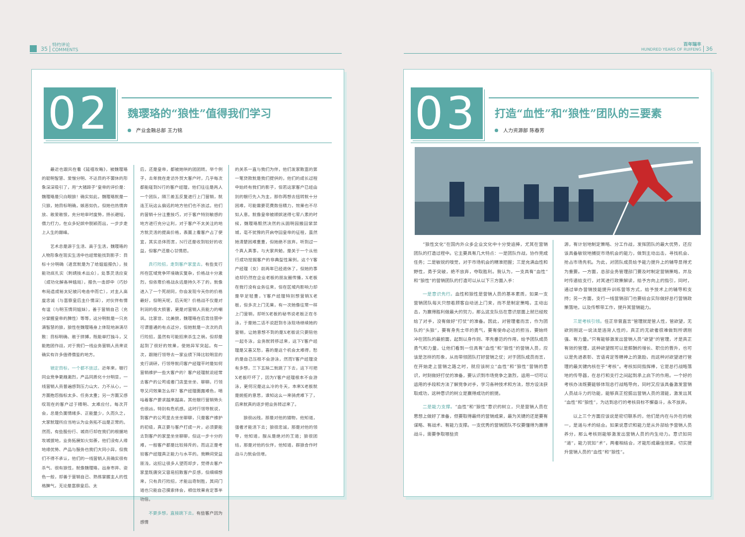35
特约评论
COMMENTS
02
魏璎珞的“狼性”值得我们学习
产业金融总部 王力铭
最近也跟风在看《延禧攻略》，被魏璎珞的聪明智慧、爱憎分明、不达目的不罢休的形象深深吸引了，用“大猪蹄子”皇帝的评价是：魏璎珞是只白眼狼！确实如此，魏璎珞就是一只狼，她目标明确，嫉恶如仇，但她也热情奔放、敢爱敢恨，充分地审时度势，扬长避短，借力打力，在众多妃嫔中脱颖而出，一步步走上人生的巅峰。
艺术总是源于生活、高于生活，魏璎珞的人物形象在现实生活中也经常能找到影子：目标十分明确（进宫就是为了给姐姐报仇），技能功底扎实（刺绣技术出众），处事灵活应变（成功化解各种尴局），报仇一击即中（巧妙布局造成裕太妃被闪电击中而亡），对主人高度忠诚（与富察皇后主仆情深），对伙伴有情有谊（与明玉情同姐妹），善于营销自己（充分掌握皇帝的脾性）等等，这分明就是一只充满智慧的狼，狼性在魏璎珞身上体现地淋漓尽致：目标明确、敢于拼搏，既能单打独斗，又能抱团作战，对于我们一线业务营销人员来说确实有许多值得借鉴的地方。
锁定目标，一个都不放过。近年来，银行同业竞争更趋激烈，产品同质化十分明显，一线营销人员普遍感到压力山大、力不从心，一方面抱怨指标太多、任务太重；另一方面又感叹现在的客户过于精明、太难应付。每次开会，总是负面情绪多、正能量少，久而久之，大家就理所应当地认为业务拓不出是正常的。然而，有些股份行、城商行却在我们的根据地攻城拔地，业务拓展如火如荼，他们没有人缘地缘优势、产品与服务也我们大同小异，但我们不得不承认，他们的一线营销人员确实很有杀气、很有狼性，就像魏璎珞，出身市井、姿色一般，却善于营销自己、熟练掌握主人的性格脾气，无论是富察皇后、太
后，还是皇帝，都被她哄的团团转。举个例子，去年我在走访外贸大客户时，几乎每次都能碰到N行的客户经理，他们往往是两人一个团队，隔三差五反复进行上门营销，就连王玩这么偏远的地方他们也不放过。他们的营销十分注重技巧，对于客户特别敏感的地方进行充分让利，对于客户不太关注的地方就灵活的提高价格，表面上看客户占了便宜，其实总体而言，N行还是收到较好的收益，但客户还是心甘情愿。
兵行险招，走到客户家里去。有些支行所在区域竞争环境确实复杂，价格战十分激烈，但依靠价格战永远是持久不了的，就像进入了一个死胡同，你会发现今天你的价格最好，但明天呢，后天呢？价格战不仅是对利润的极大损害，更是对营销人员能力的嘲讽。比家世、比美貌，魏璎珞在后宫佳丽中可谓普通的有点过分，但她就是一次次的兵行险招，虽然有可能招来杀生之祸，但却是起到了很好的效果，使她异军突起。有一次，跟随行领导去一家业绩下降比较明显的支行调研，行领导就问客户经理平时是如何营销维护一些大客户的？客户经理就说经常去客户的公司或者门店里坐坐、聊聊。行领导又问效果怎么样？客户经理面露难色，嘀咕着客户要求越来越高，其他银行营销势头也很凶，特别有危机感。这时行领导就说，到客户的公司里去坐坐聊聊，只是客户维护的初级，真正要与客户打成一片，必须要能去到客户的家里坐坐聊聊，但这一步十分的难，一般客户都是比较排斥的，而这正是考验客户经理真正能力与水平的。我瞬间受益匪浅，这招让很多人望而却步，觉得去客户家里既唐突又容易招致客户反感，但细细想来，只有兵行险招，才能出奇制胜，其间门道也只能自己摸索体会，相信效果肯定事半功倍。
不要多想，直接跳下去。有些客户因为感情
的关系一直与我们为伴，他们发家致富的第一笔贷款就是我们提供的，他们的成长过程中始终有我们的影子，但若这家客户已经由别的银行先入为主，那你再想去扭转就十分困难，可能需要花费数倍精力，效果也不尽如人意。就像皇帝被顺嫔迷得七荤八素的时候，魏璎珞毅然决然的从圆明园搬回紫禁城，毫不犹豫的开启夺回皇帝的征程，虽然她清楚困难重重，但她绝不放弃。听到过一个真人真事，与大家共勉，是关于一个从他行成功挖掘客户的非典型性案例。这个Y客户经理（女）前两年已经退休了，但她的事迹却仍然在企业老板的朋友圈传播，X老板在我行没有业务往来，但在区域内影响力却是举足轻重，Y客户经理特别想营销X老板，但多次上门无果，有一次她像往常一样上门营销，却听X老板的秘书说老板正在冬泳，于是她二话不说赶到冬泳现场继续她的营销，让她意想不到的是X老板说只要陪他一起冬泳，业务就转移过来，这下Y客户经理是又喜又愁，喜的是这个机会太难得，愁的是自己压根不会游泳，然而Y客户经理没有多想，三下五除二就跳了下去，这下可把X老板吓坏了，因为Y客户经理根本不会游泳，更何况是这么冷的冬天，本来X老板就是婉拒的意思，谁知这么一来骑虎难下了，后来就真的逐步把业务转过来了。
狼很凶残，那是对他的猎物，他知道，强者才能活下去；狼很忠诚，那是对他的领导，他知道，服从是绝对的王道；狼很团结，那是对他的伙伴，他知道，群狼合作时战斗力就会倍增。
百年瑞丰
HUNDRED YEARS OF RUIFENG
36
03
打造“血性”和“狼性”团队的三要素
人力资源部 陈春芳
“狼性文化”在国内外众多企业文化中十分受追捧，尤其在营销团队的打造过程中。它主要具有几大特点：一是团队作战，协作完成任务；二是敏锐的嗅觉，对于市场机会的精准把握；三是充满血性和野性，勇于突破，绝不放弃，夺取胜利。我认为，一支具有“血性”和“狼性”的营销团队的打造可以从以下三方面入手：
一是意识先行。血性和狼性是营销人员的基本素质，如果一支营销团队每天只想着顾客自动送上门来，而不是制定策略，主动出击，为赢得胜利做最大的努力，那么这支队伍在意识层面上就已经败给了对手，没有做好“打仗”的准备。因此，对管理者而言，作为团队的“头狼”，要有身先士卒的勇气，要有使命必达的担当，要始终冲在团队的最前面，起到以身作则、率先垂范的作用，给予团队成员勇气和力量，让他们看到一位具有“血性”和“狼性”的营销人员，应该是怎样的形象，从而带领团队打好营销之仗；对于团队成员而言，在开始走上营销之路之时，就应该树立“血性”和“狼性”营销的意识，时刻做好打仗的准备，要认识到市场竞争之激烈，运用一切可以运用的手段和方法了解竞争对手，学习各种技术和方法，想方设法获取成功，这种意识的树立是赢得成功的前提。
二是能力支撑。“血性”和“狼性”意识的树立，只是营销人员在思想上做好了准备，但要取得最终的营销成果，最为关键的还是要有谋略、有战术、有能力支撑。一支优秀的营销团队不仅要懂得为赢得战斗，需要争取哪些资
源，有计划地制定策略、分工作战，发挥团队的最大优势，还应该具备敏锐地捕捉市场机会的能力，做到主动出击，寻找机会、抢占市场先机。为此，对团队成员给予能力提升上的辅导显得尤为重要。一方面，总部业务管理部门要及时制定营销策略，并及时传递给支行，对其进行政策解读，给予方向上的指引，同时，通过举办营销技能提升训练营等方式，给予技术上的辅导和支持；另一方面，支行一线营销部门也要结合实际做好总行营销政策落地，以及传帮带工作，提升其营销能力。
三是考核引领。任正非曾直言“管理就是管人性，管欲望，无欲则刚这一说法是违背人性的，真正的无欲者很难做到所谓刚强、有力量。”只有能够激发出营销人员“欲望”的管理，才是真正有效的管理，这种欲望既可以是薪酬的增长、职位的晋升，也可以是先进表彰、言语肯定等精神上的激励，而这种对欲望进行管理的最关键内核在于“考核”。考核如同指挥棒，它是总行战略落地的传导器，在总行和支行之间起到承上启下的作用。一个好的考核办法既要能够体现总行战略导向，同时又应该具备激发营销人员战斗力的功能，能够真正挖掘出营销人员的潜能，激发出其“血性”和“狼性”，为达到总行的考核目标不懈奋斗，永不放弃。
以上三个方面应该说是密切联系的，他们是内在与外在的统一，是道与术的结合。如果说意识和能力是从外部给予营销人员养分，那么考核则能够激发出营销人员的内生动力。意识如同“道”，能力犹如“术”，两者相结合，才能形成最佳效果，切实提升营销人员的“血性”和“狼性”。